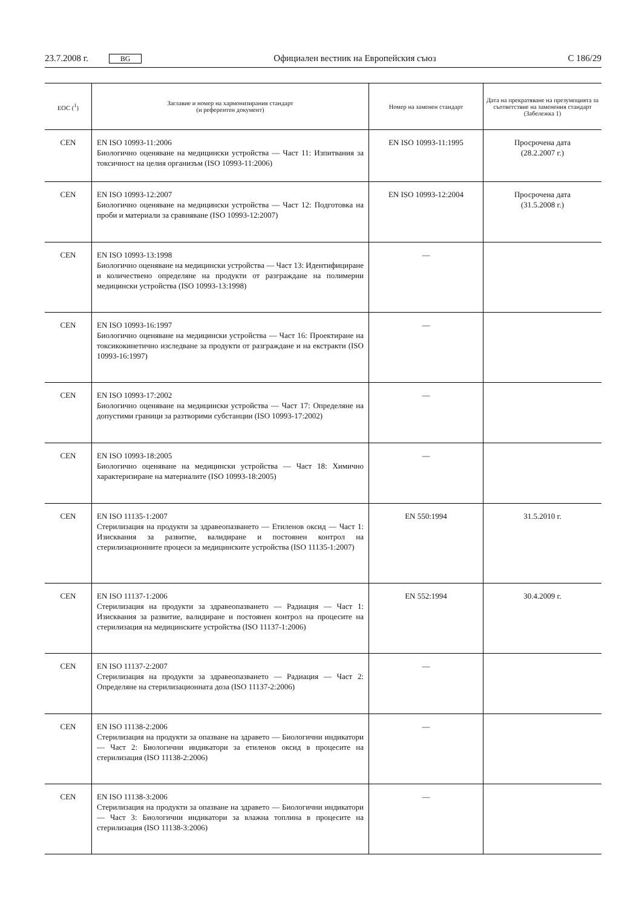23.7.2008 г. BG Официален вестник на Европейския съюз C 186/29
| ЕОС (<sup>1</sup>) | Заглавие и номер на хармонизирания стандарт (и референтен документ) | Номер на заменен стандарт | Дата на прекратяване на презумпцията за съответствие на заменения стандарт (Забележка 1) |
| --- | --- | --- | --- |
| CEN | EN ISO 10993-11:2006 Биологично оценяване на медицински устройства — Част 11: Изпитвания за токсичност на целия организъм (ISO 10993-11:2006) | EN ISO 10993-11:1995 | Просрочена дата (28.2.2007 г.) |
| CEN | EN ISO 10993-12:2007 Биологично оценяване на медицински устройства — Част 12: Подготовка на проби и материали за сравняване (ISO 10993-12:2007) | EN ISO 10993-12:2004 | Просрочена дата (31.5.2008 г.) |
| CEN | EN ISO 10993-13:1998 Биологично оценяване на медицински устройства — Част 13: Идентифициране и количествено определяне на продукти от разграждане на полимерни медицински устройства (ISO 10993-13:1998) | — | |
| CEN | EN ISO 10993-16:1997 Биологично оценяване на медицински устройства — Част 16: Проектиране на токсикокинетично изследване за продукти от разграждане и на екстракти (ISO 10993-16:1997) | — | |
| CEN | EN ISO 10993-17:2002 Биологично оценяване на медицински устройства — Част 17: Определяне на допустими граници за разтворими субстанции (ISO 10993-17:2002) | — | |
| CEN | EN ISO 10993-18:2005 Биологично оценяване на медицински устройства — Част 18: Химично характеризиране на материалите (ISO 10993-18:2005) | — | |
| CEN | EN ISO 11135-1:2007 Стерилизация на продукти за здравеопазването — Етиленов оксид — Част 1: Изисквания за развитие, валидиране и постоянен контрол на стерилизационните процеси за медицинските устройства (ISO 11135-1:2007) | EN 550:1994 | 31.5.2010 г. |
| CEN | EN ISO 11137-1:2006 Стерилизация на продукти за здравеопазването — Радиация — Част 1: Изисквания за развитие, валидиране и постоянен контрол на процесите на стерилизация на медицинските устройства (ISO 11137-1:2006) | EN 552:1994 | 30.4.2009 г. |
| CEN | EN ISO 11137-2:2007 Стерилизация на продукти за здравеопазването — Радиация — Част 2: Определяне на стерилизационната доза (ISO 11137-2:2006) | — | |
| CEN | EN ISO 11138-2:2006 Стерилизация на продукти за опазване на здравето — Биологични индикатори — Част 2: Биологични индикатори за етиленов оксид в процесите на стерилизация (ISO 11138-2:2006) | — | |
| CEN | EN ISO 11138-3:2006 Стерилизация на продукти за опазване на здравето — Биологични индикатори — Част 3: Биологични индикатори за влажна топлина в процесите на стерилизация (ISO 11138-3:2006) | — | |